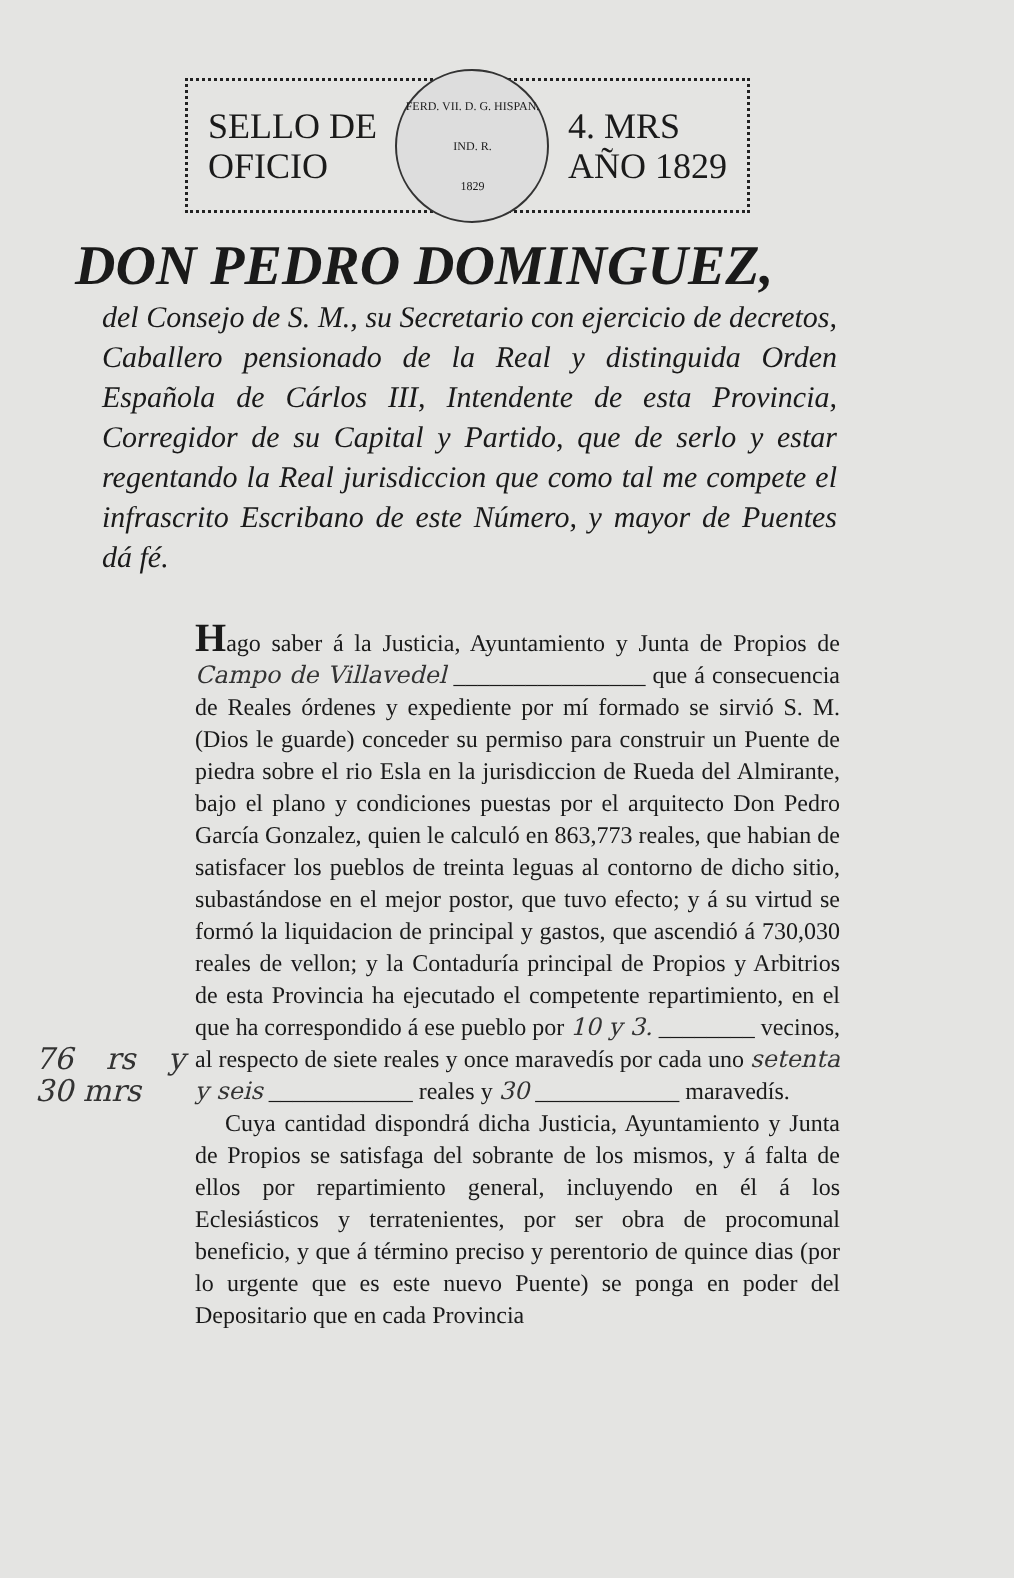SELLO DE
OFICIO
FERD. VII. D. G. HISPAN. IND. R.
1829
4. MRS
AÑO 1829
DON PEDRO DOMINGUEZ,
del Consejo de S. M., su Secretario con ejercicio de decretos, Caballero pensionado de la Real y distinguida Orden Española de Cárlos III, Intendente de esta Provincia, Corregidor de su Capital y Partido, que de serlo y estar regentando la Real jurisdiccion que como tal me compete el infrascrito Escribano de este Número, y mayor de Puentes dá fé.
Hago saber á la Justicia, Ayuntamiento y Junta de Propios de Campo de Villavedel ________________ que á consecuencia de Reales órdenes y expediente por mí formado se sirvió S. M. (Dios le guarde) conceder su permiso para construir un Puente de piedra sobre el rio Esla en la jurisdiccion de Rueda del Almirante, bajo el plano y condiciones puestas por el arquitecto Don Pedro García Gonzalez, quien le calculó en 863,773 reales, que habian de satisfacer los pueblos de treinta leguas al contorno de dicho sitio, subastándose en el mejor postor, que tuvo efecto; y á su virtud se formó la liquidacion de principal y gastos, que ascendió á 730,030 reales de vellon; y la Contaduría principal de Propios y Arbitrios de esta Provincia ha ejecutado el competente repartimiento, en el que ha correspondido á ese pueblo por 10 y 3. ________ vecinos, al respecto de siete reales y once maravedís por 76 rs y 30 mrs cada uno setenta y seis ____________ reales y 30 ____________ maravedís.
Cuya cantidad dispondrá dicha Justicia, Ayuntamiento y Junta de Propios se satisfaga del sobrante de los mismos, y á falta de ellos por repartimiento general, incluyendo en él á los Eclesiásticos y terratenientes, por ser obra de procomunal beneficio, y que á término preciso y perentorio de quince dias (por lo urgente que es este nuevo Puente) se ponga en poder del Depositario que en cada Provincia